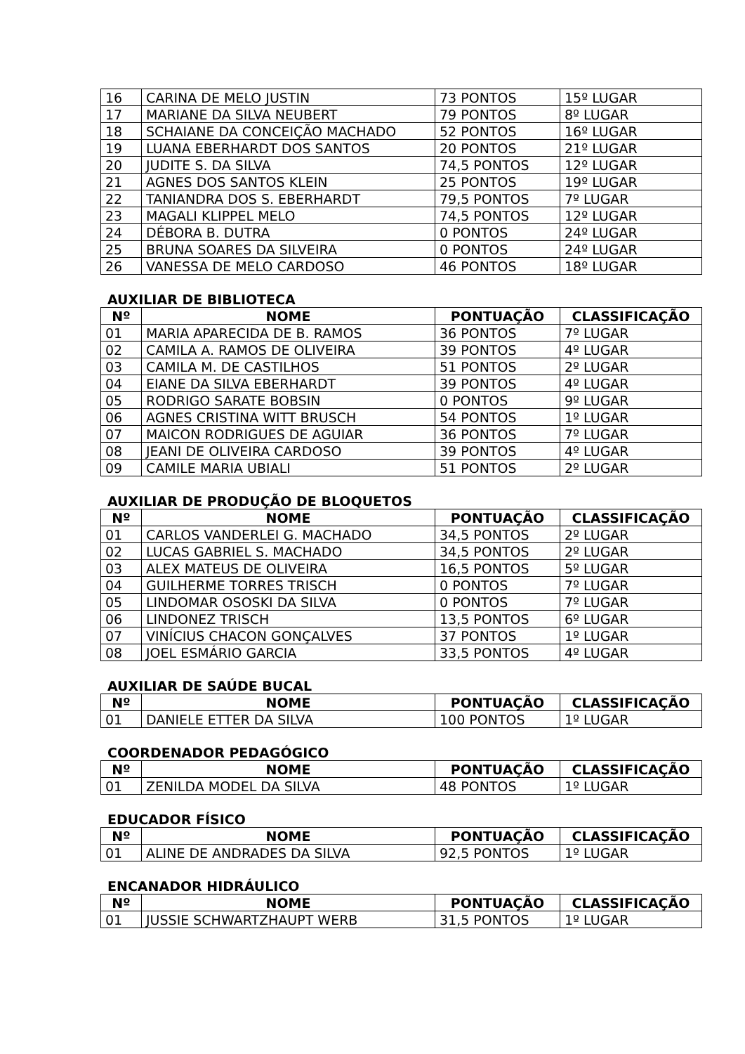| 16 | CARINA DE MELO JUSTIN | 73 PONTOS | 15º LUGAR |
| 17 | MARIANE DA SILVA NEUBERT | 79 PONTOS | 8º LUGAR |
| 18 | SCHAIANE DA CONCEIÇÃO MACHADO | 52 PONTOS | 16º LUGAR |
| 19 | LUANA EBERHARDT DOS SANTOS | 20 PONTOS | 21º LUGAR |
| 20 | JUDITE S. DA SILVA | 74,5 PONTOS | 12º LUGAR |
| 21 | AGNES DOS SANTOS KLEIN | 25 PONTOS | 19º LUGAR |
| 22 | TANIANDRA DOS S. EBERHARDT | 79,5 PONTOS | 7º LUGAR |
| 23 | MAGALI KLIPPEL MELO | 74,5 PONTOS | 12º LUGAR |
| 24 | DÉBORA B. DUTRA | 0 PONTOS | 24º LUGAR |
| 25 | BRUNA SOARES DA SILVEIRA | 0 PONTOS | 24º LUGAR |
| 26 | VANESSA DE MELO CARDOSO | 46 PONTOS | 18º LUGAR |
AUXILIAR DE BIBLIOTECA
| Nº | NOME | PONTUAÇÃO | CLASSIFICAÇÃO |
| --- | --- | --- | --- |
| 01 | MARIA APARECIDA DE B. RAMOS | 36 PONTOS | 7º LUGAR |
| 02 | CAMILA A. RAMOS DE OLIVEIRA | 39 PONTOS | 4º LUGAR |
| 03 | CAMILA M. DE CASTILHOS | 51 PONTOS | 2º LUGAR |
| 04 | EIANE DA SILVA EBERHARDT | 39 PONTOS | 4º LUGAR |
| 05 | RODRIGO SARATE BOBSIN | 0 PONTOS | 9º LUGAR |
| 06 | AGNES CRISTINA WITT BRUSCH | 54 PONTOS | 1º LUGAR |
| 07 | MAICON RODRIGUES DE AGUIAR | 36 PONTOS | 7º LUGAR |
| 08 | JEANI DE OLIVEIRA CARDOSO | 39 PONTOS | 4º LUGAR |
| 09 | CAMILE MARIA UBIALI | 51 PONTOS | 2º LUGAR |
AUXILIAR DE PRODUÇÃO DE BLOQUETOS
| Nº | NOME | PONTUAÇÃO | CLASSIFICAÇÃO |
| --- | --- | --- | --- |
| 01 | CARLOS VANDERLEI G. MACHADO | 34,5 PONTOS | 2º LUGAR |
| 02 | LUCAS GABRIEL S. MACHADO | 34,5 PONTOS | 2º LUGAR |
| 03 | ALEX MATEUS DE OLIVEIRA | 16,5 PONTOS | 5º LUGAR |
| 04 | GUILHERME TORRES TRISCH | 0 PONTOS | 7º LUGAR |
| 05 | LINDOMAR OSOSKI DA SILVA | 0 PONTOS | 7º LUGAR |
| 06 | LINDONEZ TRISCH | 13,5 PONTOS | 6º LUGAR |
| 07 | VINÍCIUS CHACON GONÇALVES | 37 PONTOS | 1º LUGAR |
| 08 | JOEL ESMÁRIO GARCIA | 33,5 PONTOS | 4º LUGAR |
AUXILIAR DE SAÚDE BUCAL
| Nº | NOME | PONTUAÇÃO | CLASSIFICAÇÃO |
| --- | --- | --- | --- |
| 01 | DANIELE ETTER DA SILVA | 100 PONTOS | 1º LUGAR |
COORDENADOR PEDAGÓGICO
| Nº | NOME | PONTUAÇÃO | CLASSIFICAÇÃO |
| --- | --- | --- | --- |
| 01 | ZENILDA MODEL DA SILVA | 48 PONTOS | 1º LUGAR |
EDUCADOR FÍSICO
| Nº | NOME | PONTUAÇÃO | CLASSIFICAÇÃO |
| --- | --- | --- | --- |
| 01 | ALINE DE ANDRADES DA SILVA | 92,5 PONTOS | 1º LUGAR |
ENCANADOR HIDRÁULICO
| Nº | NOME | PONTUAÇÃO | CLASSIFICAÇÃO |
| --- | --- | --- | --- |
| 01 | JUSSIE SCHWARTZHAUPT WERB | 31,5 PONTOS | 1º LUGAR |